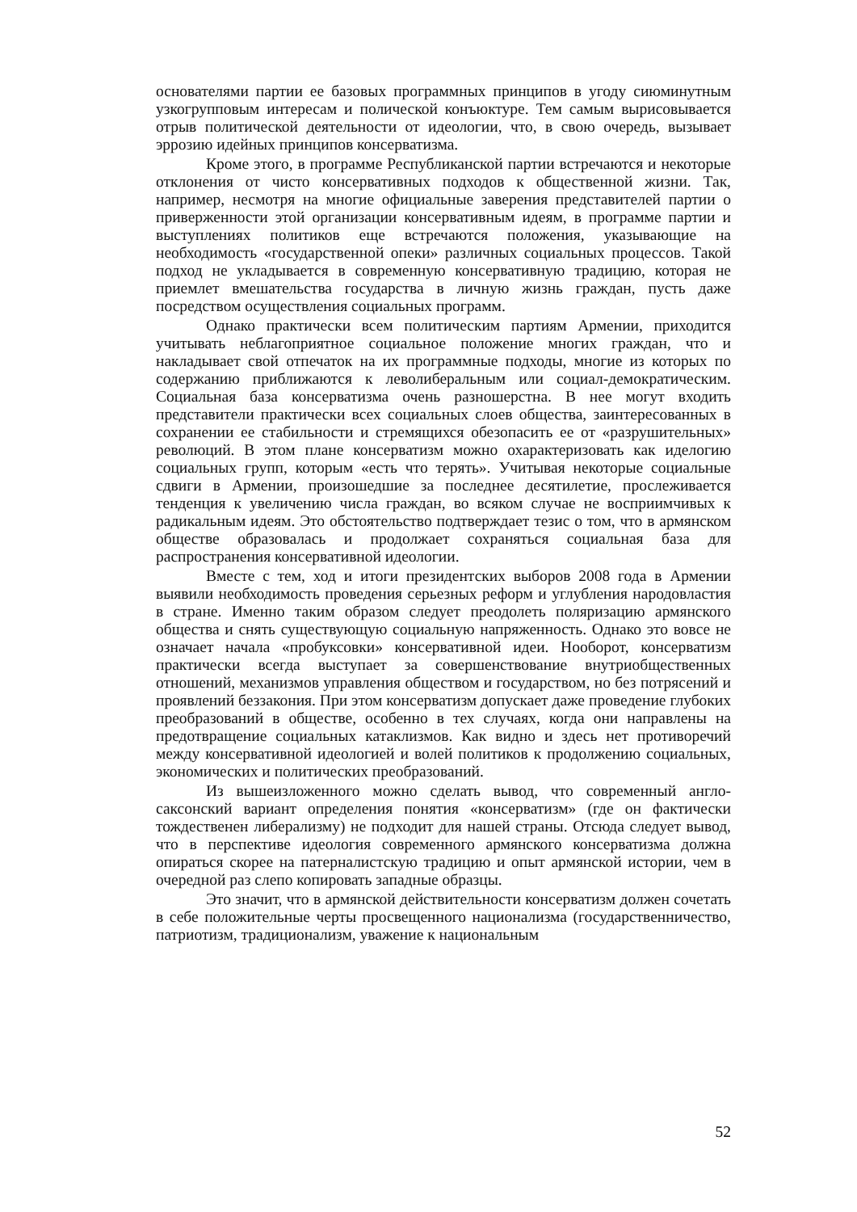основателями партии ее базовых программных принципов в угоду сиюминутным узкогрупповым интересам и полической конъюктуре. Тем самым вырисовывается отрыв политической деятельности от идеологии, что, в свою очередь, вызывает эррозию идейных принципов консерватизма.
Кроме этого, в программе Республиканской партии встречаются и некоторые отклонения от чисто консервативных подходов к общественной жизни. Так, например, несмотря на многие официальные заверения представителей партии о приверженности этой организации консервативным идеям, в программе партии и выступлениях политиков еще встречаются положения, указывающие на необходимость «государственной опеки» различных социальных процессов. Такой подход не укладывается в современную консервативную традицию, которая не приемлет вмешательства государства в личную жизнь граждан, пусть даже посредством осуществления социальных программ.
Однако практически всем политическим партиям Армении, приходится учитывать неблагоприятное социальное положение многих граждан, что и накладывает свой отпечаток на их программные подходы, многие из которых по содержанию приближаются к леволиберальным или социал-демократическим. Социальная база консерватизма очень разношерстна. В нее могут входить представители практически всех социальных слоев общества, заинтересованных в сохранении ее стабильности и стремящихся обезопасить ее от «разрушительных» революций. В этом плане консерватизм можно охарактеризовать как иделогию социальных групп, которым «есть что терять». Учитывая некоторые социальные сдвиги в Армении, произошедшие за последнее десятилетие, прослеживается тенденция к увеличению числа граждан, во всяком случае не восприимчивых к радикальным идеям. Это обстоятельство подтверждает тезис о том, что в армянском обществе образовалась и продолжает сохраняться социальная база для распространения консервативной идеологии.
Вместе с тем, ход и итоги президентских выборов 2008 года в Армении выявили необходимость проведения серьезных реформ и углубления народовластия в стране. Именно таким образом следует преодолеть поляризацию армянского общества и снять существующую социальную напряженность. Однако это вовсе не означает начала «пробуксовки» консервативной идеи. Нооборот, консерватизм практически всегда выступает за совершенствование внутриобщественных отношений, механизмов управления обществом и государством, но без потрясений и проявлений беззакония. При этом консерватизм допускает даже проведение глубоких преобразований в обществе, особенно в тех случаях, когда они направлены на предотвращение социальных катаклизмов. Как видно и здесь нет противоречий между консервативной идеологией и волей политиков к продолжению социальных, экономических и политических преобразований.
Из вышеизложенного можно сделать вывод, что современный англо-саксонский вариант определения понятия «консерватизм» (где он фактически тождественен либерализму) не подходит для нашей страны. Отсюда следует вывод, что в перспективе идеология современного армянского консерватизма должна опираться скорее на патерналистскую традицию и опыт армянской истории, чем в очередной раз слепо копировать западные образцы.
Это значит, что в армянской действительности консерватизм должен сочетать в себе положительные черты просвещенного национализма (государственничество, патриотизм, традиционализм, уважение к национальным
52